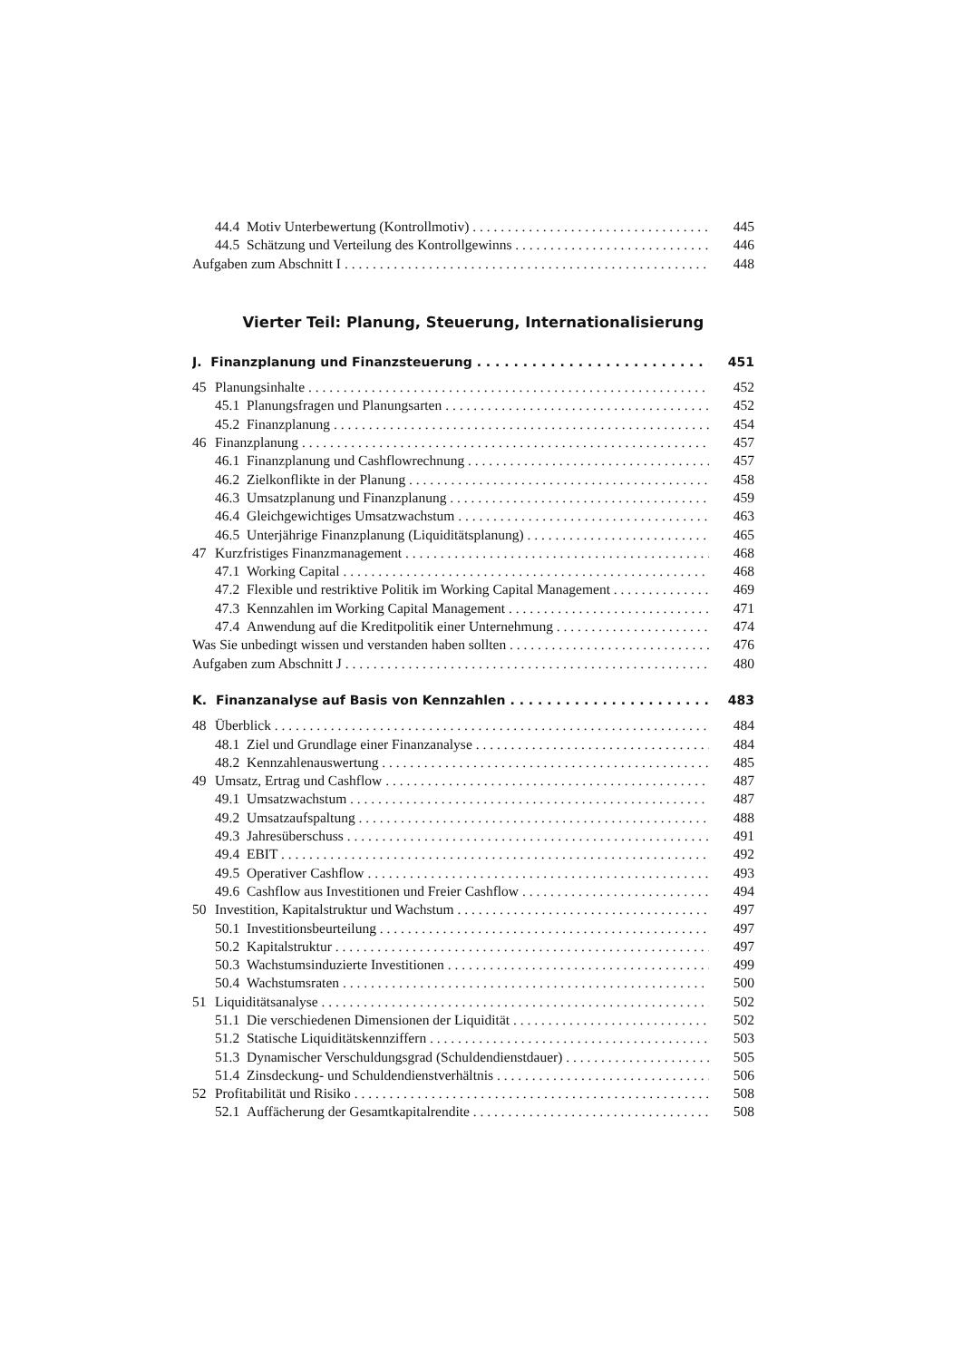44.4 Motiv Unterbewertung (Kontrollmotiv) 445
44.5 Schätzung und Verteilung des Kontrollgewinns 446
Aufgaben zum Abschnitt I 448
Vierter Teil: Planung, Steuerung, Internationalisierung
J. Finanzplanung und Finanzsteuerung 451
45 Planungsinhalte 452
45.1 Planungsfragen und Planungsarten 452
45.2 Finanzplanung 454
46 Finanzplanung 457
46.1 Finanzplanung und Cashflowrechnung 457
46.2 Zielkonflikte in der Planung 458
46.3 Umsatzplanung und Finanzplanung 459
46.4 Gleichgewichtiges Umsatzwachstum 463
46.5 Unterjährige Finanzplanung (Liquiditätsplanung) 465
47 Kurzfristiges Finanzmanagement 468
47.1 Working Capital 468
47.2 Flexible und restriktive Politik im Working Capital Management 469
47.3 Kennzahlen im Working Capital Management 471
47.4 Anwendung auf die Kreditpolitik einer Unternehmung 474
Was Sie unbedingt wissen und verstanden haben sollten 476
Aufgaben zum Abschnitt J 480
K. Finanzanalyse auf Basis von Kennzahlen 483
48 Überblick 484
48.1 Ziel und Grundlage einer Finanzanalyse 484
48.2 Kennzahlenauswertung 485
49 Umsatz, Ertrag und Cashflow 487
49.1 Umsatzwachstum 487
49.2 Umsatzaufspaltung 488
49.3 Jahresüberschuss 491
49.4 EBIT 492
49.5 Operativer Cashflow 493
49.6 Cashflow aus Investitionen und Freier Cashflow 494
50 Investition, Kapitalstruktur und Wachstum 497
50.1 Investitionsbeurteilung 497
50.2 Kapitalstruktur 497
50.3 Wachstumsinduzierte Investitionen 499
50.4 Wachstumsraten 500
51 Liquiditätsanalyse 502
51.1 Die verschiedenen Dimensionen der Liquidität 502
51.2 Statische Liquiditätskennziffern 503
51.3 Dynamischer Verschuldungsgrad (Schuldendienstdauer) 505
51.4 Zinsdeckung- und Schuldendienstverhältnis 506
52 Profitabilität und Risiko 508
52.1 Auffächerung der Gesamtkapitalrendite 508